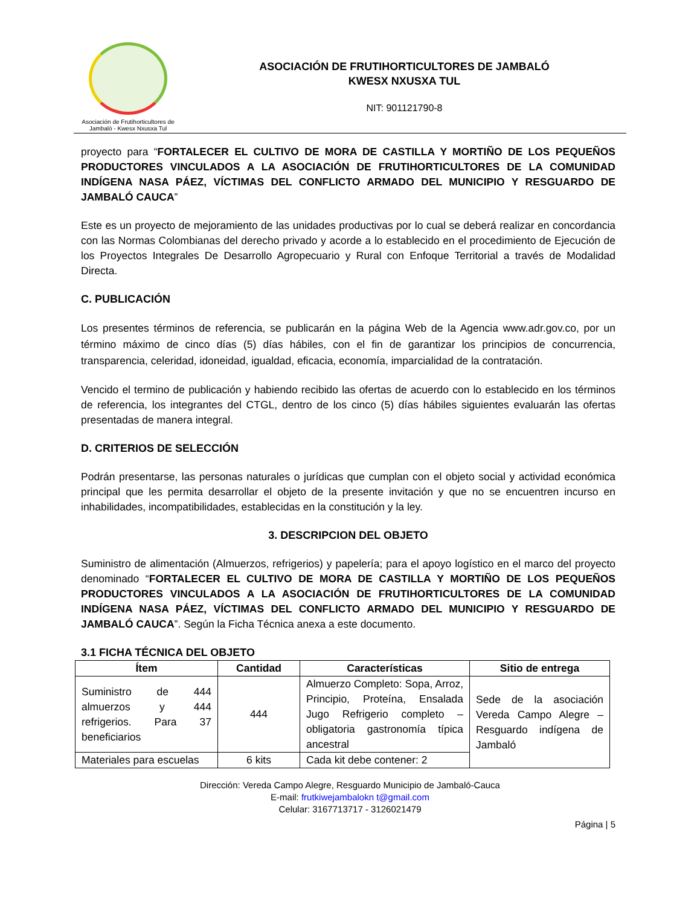Asociación de Frutihorticultores de
Jambaló - Kwesx Nxusxa Tul
ASOCIACIÓN DE FRUTIHORTICULTORES DE JAMBALÓ
KWESX NXUSXA TUL
NIT: 901121790-8
proyecto para “FORTALECER EL CULTIVO DE MORA DE CASTILLA Y MORTIÑO DE LOS PEQUEÑOS PRODUCTORES VINCULADOS A LA ASOCIACIÓN DE FRUTIHORTICULTORES DE LA COMUNIDAD INDÍGENA NASA PÁEZ, VÍCTIMAS DEL CONFLICTO ARMADO DEL MUNICIPIO Y RESGUARDO DE JAMBALÓ CAUCA”
Este es un proyecto de mejoramiento de las unidades productivas por lo cual se deberá realizar en concordancia con las Normas Colombianas del derecho privado y acorde a lo establecido en el procedimiento de Ejecución de los Proyectos Integrales De Desarrollo Agropecuario y Rural con Enfoque Territorial a través de Modalidad Directa.
C. PUBLICACIÓN
Los presentes términos de referencia, se publicarán en la página Web de la Agencia www.adr.gov.co, por un término máximo de cinco días (5) días hábiles, con el fin de garantizar los principios de concurrencia, transparencia, celeridad, idoneidad, igualdad, eficacia, economía, imparcialidad de la contratación.
Vencido el termino de publicación y habiendo recibido las ofertas de acuerdo con lo establecido en los términos de referencia, los integrantes del CTGL, dentro de los cinco (5) días hábiles siguientes evaluarán las ofertas presentadas de manera integral.
D. CRITERIOS DE SELECCIÓN
Podrán presentarse, las personas naturales o jurídicas que cumplan con el objeto social y actividad económica principal que les permita desarrollar el objeto de la presente invitación y que no se encuentren incurso en inhabilidades, incompatibilidades, establecidas en la constitución y la ley.
3. DESCRIPCION DEL OBJETO
Suministro de alimentación (Almuerzos, refrigerios) y papelería; para el apoyo logístico en el marco del proyecto denominado “FORTALECER EL CULTIVO DE MORA DE CASTILLA Y MORTIÑO DE LOS PEQUEÑOS PRODUCTORES VINCULADOS A LA ASOCIACIÓN DE FRUTIHORTICULTORES DE LA COMUNIDAD INDÍGENA NASA PÁEZ, VÍCTIMAS DEL CONFLICTO ARMADO DEL MUNICIPIO Y RESGUARDO DE JAMBALÓ CAUCA”. Según la Ficha Técnica anexa a este documento.
3.1 FICHA TÉCNICA DEL OBJETO
| Ítem | Cantidad | Características | Sitio de entrega |
| --- | --- | --- | --- |
| Suministro de 444 almuerzos y 444 refrigerios. Para 37 beneficiarios | 444 | Almuerzo Completo: Sopa, Arroz, Principio, Proteína, Ensalada Jugo Refrigerio completo – obligatoria gastronomía típica ancestral | Sede de la asociación Vereda Campo Alegre – Resguardo indígena de Jambaló |
| Materiales para escuelas | 6 kits | Cada kit debe contener: 2 | |
Dirección: Vereda Campo Alegre, Resguardo Municipio de Jambaló-Cauca
E-mail: frutkiwejambalokn t@gmail.com
Celular: 3167713717 - 3126021479
Página | 5